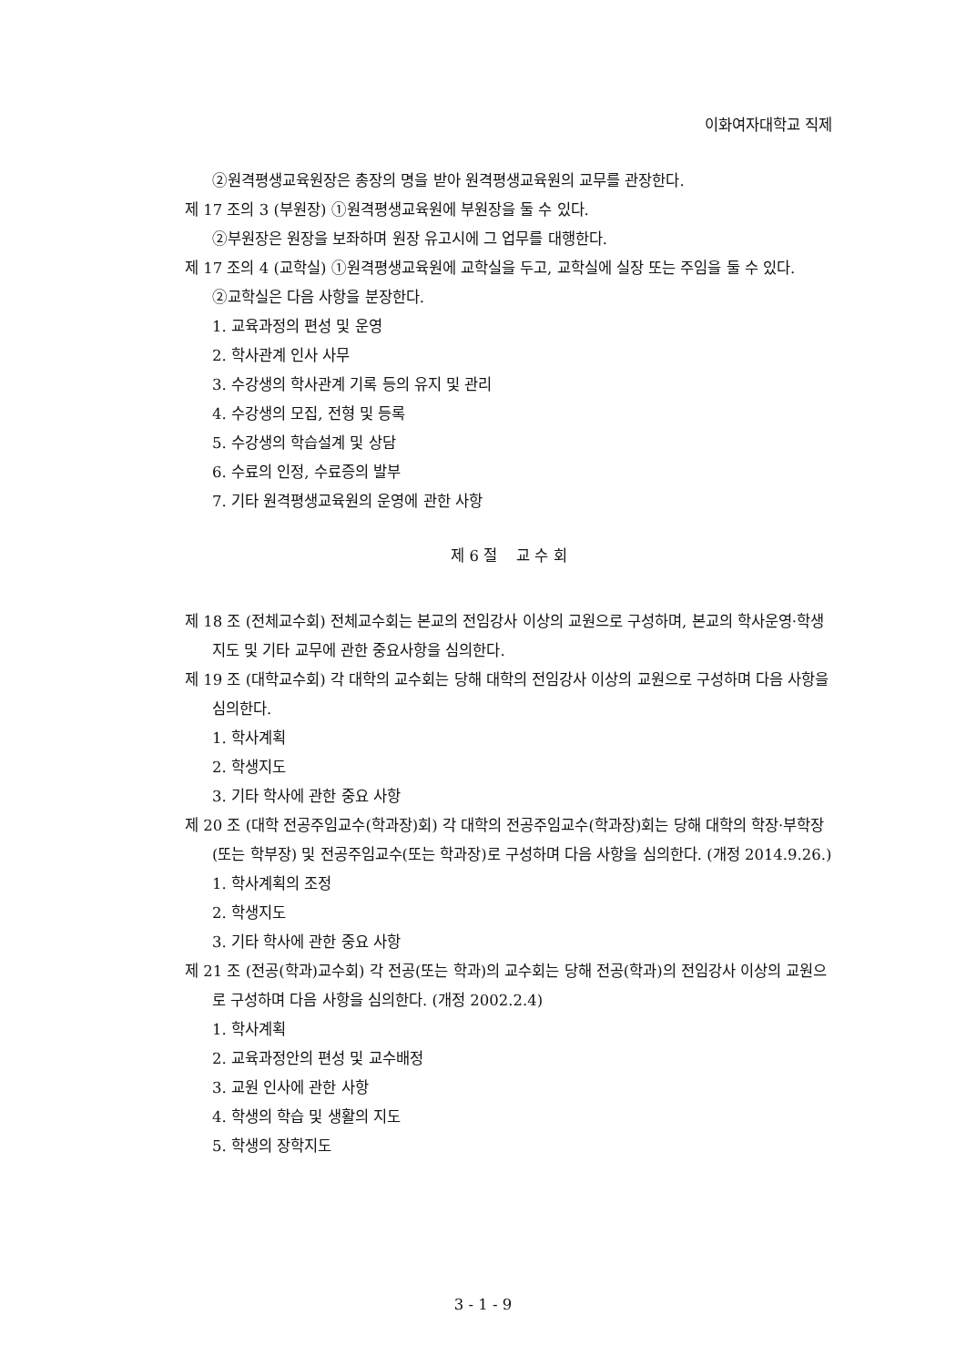이화여자대학교 직제
②원격평생교육원장은 총장의 명을 받아 원격평생교육원의 교무를 관장한다.
제 17 조의 3 (부원장) ①원격평생교육원에 부원장을 둘 수 있다.
②부원장은 원장을 보좌하며 원장 유고시에 그 업무를 대행한다.
제 17 조의 4 (교학실) ①원격평생교육원에 교학실을 두고, 교학실에 실장 또는 주임을 둘 수 있다.
②교학실은 다음 사항을 분장한다.
1. 교육과정의 편성 및 운영
2. 학사관계 인사 사무
3. 수강생의 학사관계 기록 등의 유지 및 관리
4. 수강생의 모집, 전형 및 등록
5. 수강생의 학습설계 및 상담
6. 수료의 인정, 수료증의 발부
7. 기타 원격평생교육원의 운영에 관한 사항
제 6 절 교 수 회
제 18 조 (전체교수회) 전체교수회는 본교의 전임강사 이상의 교원으로 구성하며, 본교의 학사운영·학생지도 및 기타 교무에 관한 중요사항을 심의한다.
제 19 조 (대학교수회) 각 대학의 교수회는 당해 대학의 전임강사 이상의 교원으로 구성하며 다음 사항을 심의한다.
1. 학사계획
2. 학생지도
3. 기타 학사에 관한 중요 사항
제 20 조 (대학 전공주임교수(학과장)회) 각 대학의 전공주임교수(학과장)회는 당해 대학의 학장·부학장(또는 학부장) 및 전공주임교수(또는 학과장)로 구성하며 다음 사항을 심의한다. (개정 2014.9.26.)
1. 학사계획의 조정
2. 학생지도
3. 기타 학사에 관한 중요 사항
제 21 조 (전공(학과)교수회) 각 전공(또는 학과)의 교수회는 당해 전공(학과)의 전임강사 이상의 교원으로 구성하며 다음 사항을 심의한다. (개정 2002.2.4)
1. 학사계획
2. 교육과정안의 편성 및 교수배정
3. 교원 인사에 관한 사항
4. 학생의 학습 및 생활의 지도
5. 학생의 장학지도
3 - 1 - 9